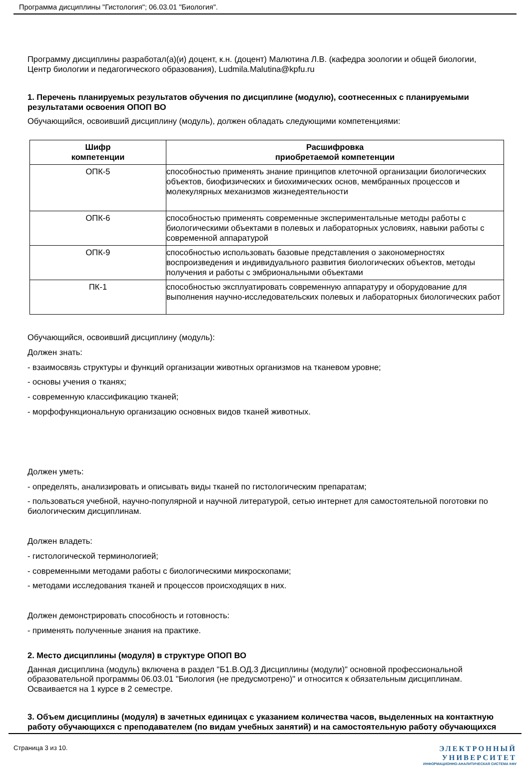Программа дисциплины "Гистология"; 06.03.01 "Биология".
Программу дисциплины разработал(а)(и) доцент, к.н. (доцент) Малютина Л.В. (кафедра зоологии и общей биологии, Центр биологии и педагогического образования), Ludmila.Malutina@kpfu.ru
1. Перечень планируемых результатов обучения по дисциплине (модулю), соотнесенных с планируемыми результатами освоения ОПОП ВО
Обучающийся, освоивший дисциплину (модуль), должен обладать следующими компетенциями:
| Шифр компетенции | Расшифровка приобретаемой компетенции |
| --- | --- |
| ОПК-5 | способностью применять знание принципов клеточной организации биологических объектов, биофизических и биохимических основ, мембранных процессов и молекулярных механизмов жизнедеятельности |
| ОПК-6 | способностью применять современные экспериментальные методы работы с биологическими объектами в полевых и лабораторных условиях, навыки работы с современной аппаратурой |
| ОПК-9 | способностью использовать базовые представления о закономерностях воспроизведения и индивидуального развития биологических объектов, методы получения и работы с эмбриональными объектами |
| ПК-1 | способностью эксплуатировать современную аппаратуру и оборудование для выполнения научно-исследовательских полевых и лабораторных биологических работ |
Обучающийся, освоивший дисциплину (модуль):
Должен знать:
- взаимосвязь структуры и функций организации животных организмов на тканевом уровне;
- основы учения о тканях;
- современную классификацию тканей;
- морфофункциональную организацию основных видов тканей животных.
Должен уметь:
- определять, анализировать и описывать виды тканей по гистологическим препаратам;
- пользоваться учебной, научно-популярной и научной литературой, сетью интернет для самостоятельной поготовки по биологическим дисциплинам.
Должен владеть:
- гистологической терминологией;
- современными методами работы с биологическими микроскопами;
- методами исследования тканей и процессов происходящих в них.
Должен демонстрировать способность и готовность:
- применять полученные знания на практике.
2. Место дисциплины (модуля) в структуре ОПОП ВО
Данная дисциплина (модуль) включена в раздел "Б1.В.ОД.3 Дисциплины (модули)" основной профессиональной образовательной программы 06.03.01 "Биология (не предусмотрено)" и относится к обязательным дисциплинам. Осваивается на 1 курсе в 2 семестре.
3. Объем дисциплины (модуля) в зачетных единицах с указанием количества часов, выделенных на контактную работу обучающихся с преподавателем (по видам учебных занятий) и на самостоятельную работу обучающихся
Страница 3 из 10.
ЭЛЕКТРОННЫЙ
УНИВЕРСИТЕТ
ИНФОРМАЦИОННО-АНАЛИТИЧЕСКАЯ СИСТЕМА КФУ